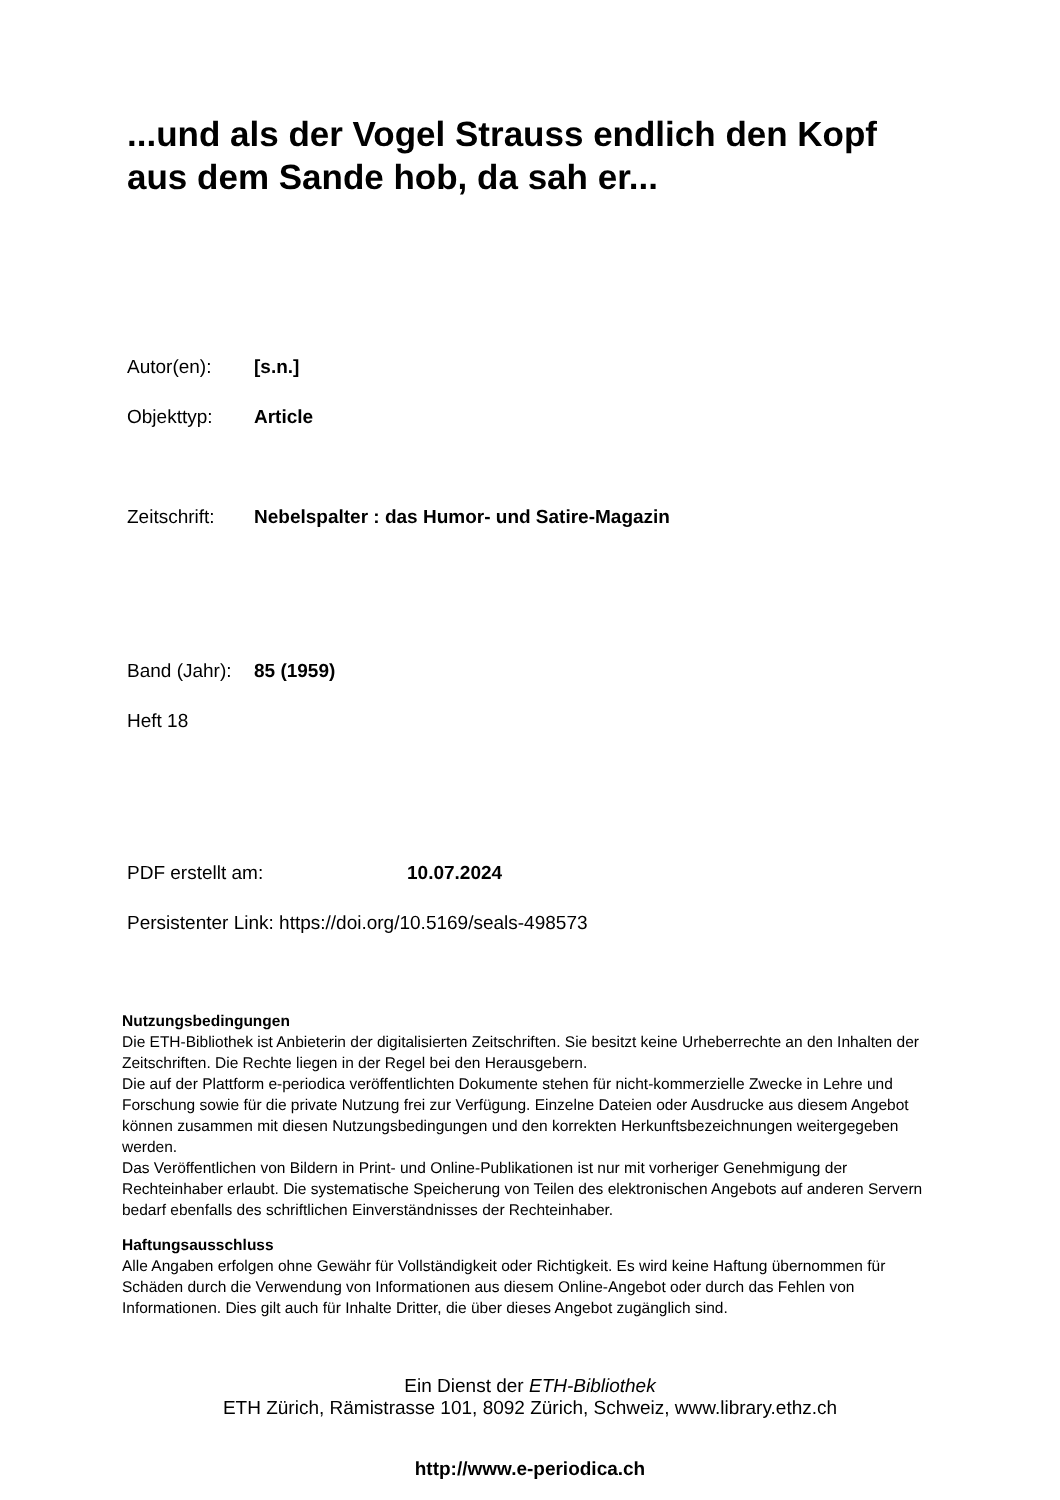...und als der Vogel Strauss endlich den Kopf aus dem Sande hob, da sah er...
Autor(en): [s.n.]
Objekttyp: Article
Zeitschrift: Nebelspalter : das Humor- und Satire-Magazin
Band (Jahr): 85 (1959)
Heft 18
PDF erstellt am: 10.07.2024
Persistenter Link: https://doi.org/10.5169/seals-498573
Nutzungsbedingungen
Die ETH-Bibliothek ist Anbieterin der digitalisierten Zeitschriften. Sie besitzt keine Urheberrechte an den Inhalten der Zeitschriften. Die Rechte liegen in der Regel bei den Herausgebern.
Die auf der Plattform e-periodica veröffentlichten Dokumente stehen für nicht-kommerzielle Zwecke in Lehre und Forschung sowie für die private Nutzung frei zur Verfügung. Einzelne Dateien oder Ausdrucke aus diesem Angebot können zusammen mit diesen Nutzungsbedingungen und den korrekten Herkunftsbezeichnungen weitergegeben werden.
Das Veröffentlichen von Bildern in Print- und Online-Publikationen ist nur mit vorheriger Genehmigung der Rechteinhaber erlaubt. Die systematische Speicherung von Teilen des elektronischen Angebots auf anderen Servern bedarf ebenfalls des schriftlichen Einverständnisses der Rechteinhaber.
Haftungsausschluss
Alle Angaben erfolgen ohne Gewähr für Vollständigkeit oder Richtigkeit. Es wird keine Haftung übernommen für Schäden durch die Verwendung von Informationen aus diesem Online-Angebot oder durch das Fehlen von Informationen. Dies gilt auch für Inhalte Dritter, die über dieses Angebot zugänglich sind.
Ein Dienst der ETH-Bibliothek
ETH Zürich, Rämistrasse 101, 8092 Zürich, Schweiz, www.library.ethz.ch
http://www.e-periodica.ch